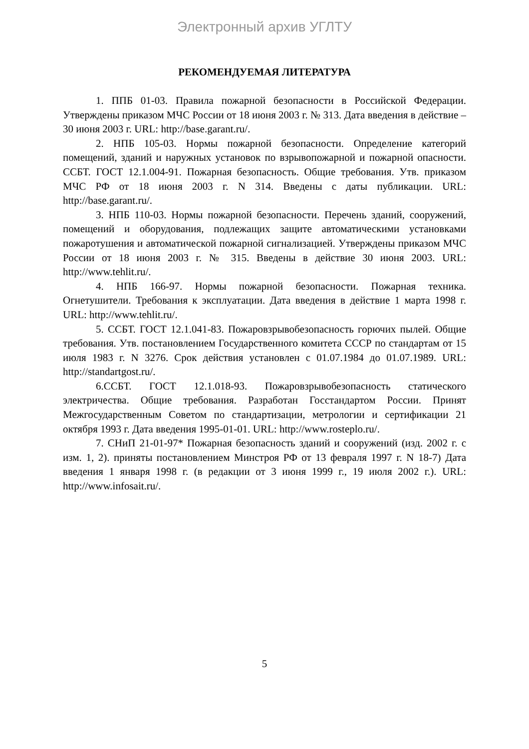Электронный архив УГЛТУ
РЕКОМЕНДУЕМАЯ ЛИТЕРАТУРА
1. ППБ 01-03. Правила пожарной безопасности в Российской Федерации. Утверждены приказом МЧС России от 18 июня 2003 г. № 313. Дата введения в действие – 30 июня 2003 г. URL: http://base.garant.ru/.
2. НПБ 105-03. Нормы пожарной безопасности. Определение категорий помещений, зданий и наружных установок по взрывопожарной и пожарной опасности. ССБТ. ГОСТ 12.1.004-91. Пожарная безопасность. Общие требования. Утв. приказом МЧС РФ от 18 июня 2003 г. N 314. Введены с даты публикации. URL: http://base.garant.ru/.
3. НПБ 110-03. Нормы пожарной безопасности. Перечень зданий, сооружений, помещений и оборудования, подлежащих защите автоматическими установками пожаротушения и автоматической пожарной сигнализацией. Утверждены приказом МЧС России от 18 июня 2003 г. № 315. Введены в действие 30 июня 2003. URL: http://www.tehlit.ru/.
4. НПБ 166-97. Нормы пожарной безопасности. Пожарная техника. Огнетушители. Требования к эксплуатации. Дата введения в действие 1 марта 1998 г. URL: http://www.tehlit.ru/.
5. ССБТ. ГОСТ 12.1.041-83. Пожаровзрывобезопасность горючих пылей. Общие требования. Утв. постановлением Государственного комитета СССР по стандартам от 15 июля 1983 г. N 3276. Срок действия установлен с 01.07.1984 до 01.07.1989. URL: http://standartgost.ru/.
6.ССБТ. ГОСТ 12.1.018-93. Пожаровзрывобезопасность статического электричества. Общие требования. Разработан Госстандартом России. Принят Межгосударственным Советом по стандартизации, метрологии и сертификации 21 октября 1993 г. Дата введения 1995-01-01. URL: http://www.rosteplo.ru/.
7. СНиП 21-01-97* Пожарная безопасность зданий и сооружений (изд. 2002 г. с изм. 1, 2). приняты постановлением Минстроя РФ от 13 февраля 1997 г. N 18-7) Дата введения 1 января 1998 г. (в редакции от 3 июня 1999 г., 19 июля 2002 г.). URL: http://www.infosait.ru/.
5